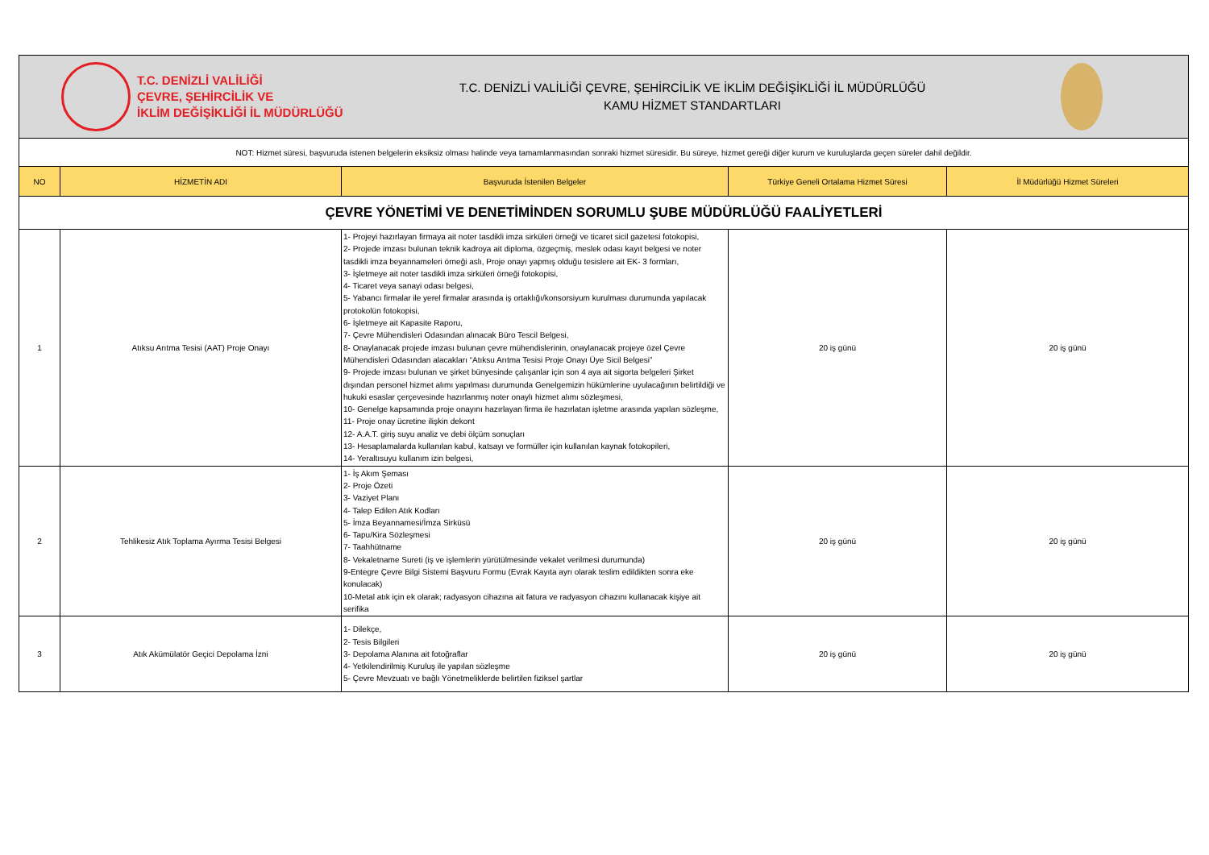| T.C. DENİZLİ VALİLİĞİ ÇEVRE, ŞEHİRCİLİK VE İKLİM DEĞİŞİKLİĞİ İL MÜDÜRLÜĞÜ T.C. DENİZLİ VALİLİĞİ ÇEVRE, ŞEHİRCİLİK VE İKLİM DEĞİŞİKLİĞİ İL MÜDÜRLÜĞÜ KAMU HİZMET STANDARTLARI | | | | |
| NOT: Hizmet süresi, başvuruda istenen belgelerin eksiksiz olması halinde veya tamamlanmasından sonraki hizmet süresidir. Bu süreye, hizmet gereği diğer kurum ve kuruluşlarda geçen süreler dahil değildir. | | | | |
| NO | HİZMETİN ADI | Başvuruda İstenilen Belgeler | Türkiye Geneli Ortalama Hizmet Süresi | İl Müdürlüğü Hizmet Süreleri |
| ÇEVRE YÖNETİMİ VE DENETİMİNDEN SORUMLU ŞUBE MÜDÜRLÜĞÜ FAALİYETLERİ | | | | |
| 1 | Atıksu Arıtma Tesisi (AAT) Proje Onayı | 1- Projeyi hazırlayan firmaya ait noter tasdikli imza sirküleri örneği ve ticaret sicil gazetesi fotokopisi, 2- Projede imzası bulunan teknik kadroya ait diploma, özgeçmiş, meslek odası kayıt belgesi ve noter tasdikli imza beyannameleri örneği aslı, Proje onayı yapmış olduğu tesislere ait EK- 3 formları, 3- İşletmeye ait noter tasdikli imza sirküleri örneği fotokopisi, 4- Ticaret veya sanayi odası belgesi, 5- Yabancı firmalar ile yerel firmalar arasında iş ortaklığı/konsorsiyum kurulması durumunda yapılacak protokolün fotokopisi, 6- İşletmeye ait Kapasite Raporu, 7- Çevre Mühendisleri Odasından alınacak Büro Tescil Belgesi, 8- Onaylanacak projede imzası bulunan çevre mühendislerinin, onaylanacak projeye özel Çevre Mühendisleri Odasından alacakları “Atıksu Arıtma Tesisi Proje Onayı Üye Sicil Belgesi” 9- Projede imzası bulunan ve şirket bünyesinde çalışanlar için son 4 aya ait sigorta belgeleri Şirket dışından personel hizmet alımı yapılması durumunda Genelgemizin hükümlerine uyulacağının belirtildiği ve hukuki esaslar çerçevesinde hazırlanmış noter onaylı hizmet alımı sözleşmesi, 10- Genelge kapsamında proje onayını hazırlayan firma ile hazırlatan işletme arasında yapılan sözleşme, 11- Proje onay ücretine ilişkin dekont 12- A.A.T. giriş suyu analiz ve debi ölçüm sonuçları 13- Hesaplamalarda kullanılan kabul, katsayı ve formüller için kullanılan kaynak fotokopileri, 14- Yeraltısuyu kullanım izin belgesi, | 20 iş günü | 20 iş günü |
| 2 | Tehlikesiz Atık Toplama Ayırma Tesisi Belgesi | 1- İş Akım Şeması 2- Proje Özeti 3- Vaziyet Planı 4- Talep Edilen Atık Kodları 5- İmza Beyannamesi/İmza Sirküsü 6- Tapu/Kira Sözleşmesi 7- Taahhütname 8- Vekaletname Sureti (iş ve işlemlerin yürütülmesinde vekalet verilmesi durumunda) 9-Entegre Çevre Bilgi Sistemi Başvuru Formu (Evrak Kayıta ayrı olarak teslim edildikten sonra eke konulacak) 10-Metal atık için ek olarak; radyasyon cihazına ait fatura ve radyasyon cihazını kullanacak kişiye ait serifika | 20 iş günü | 20 iş günü |
| 3 | Atık Akümülatör Geçici Depolama İzni | 1- Dilekçe, 2- Tesis Bilgileri 3- Depolama Alanına ait fotoğraflar 4- Yetkilendirilmiş Kuruluş ile yapılan sözleşme 5- Çevre Mevzuatı ve bağlı Yönetmeliklerde belirtilen fiziksel şartlar | 20 iş günü | 20 iş günü |